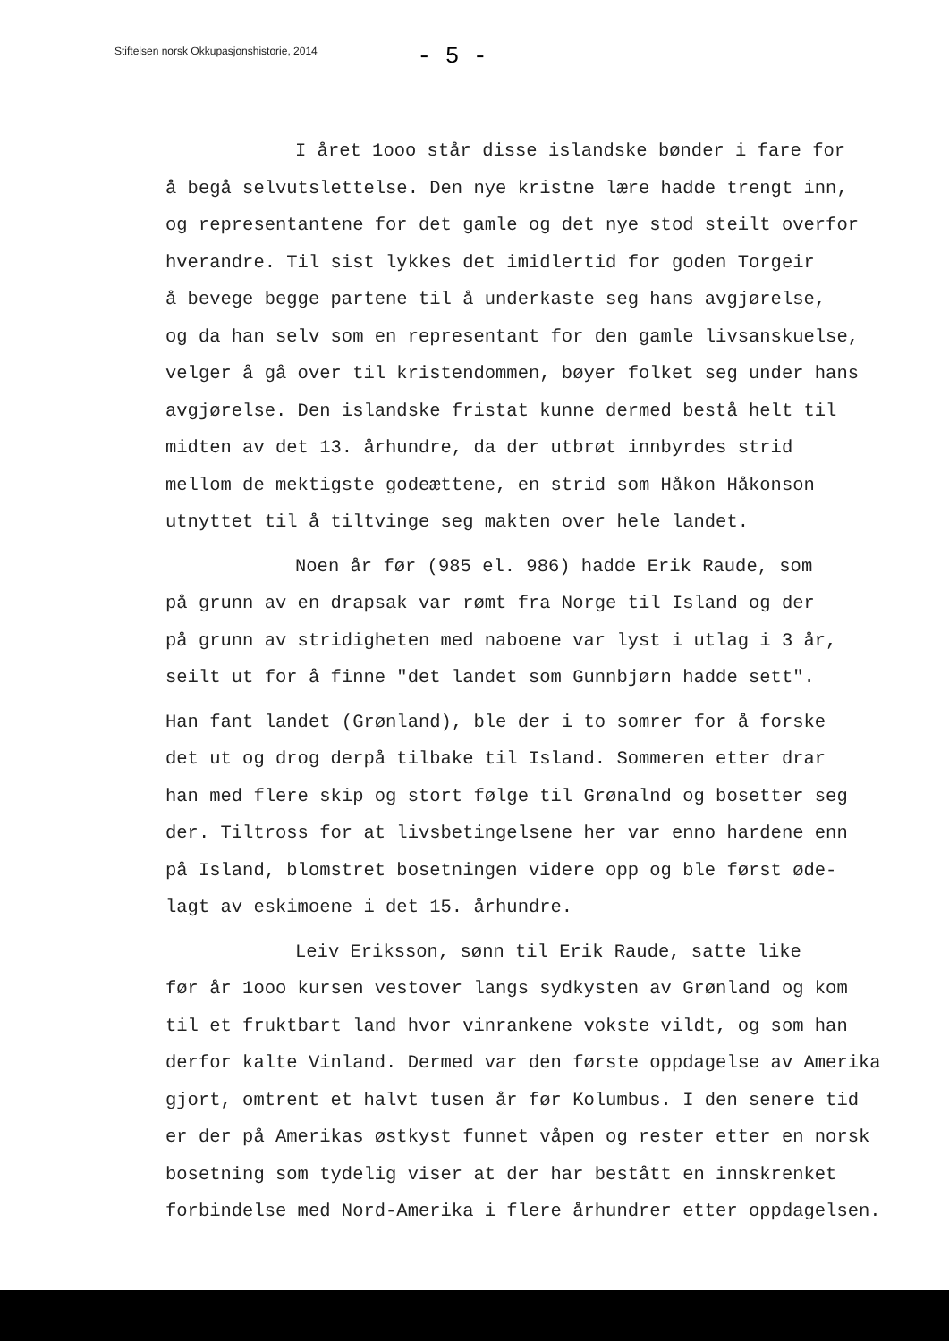Stiftelsen norsk Okkupasjonshistorie, 2014
- 5 -
I året 1ooo står disse islandske bønder i fare for
å begå selvutslettelse. Den nye kristne lære hadde trengt inn,
og representantene for det gamle og det nye stod steilt overfor
hverandre. Til sist lykkes det imidlertid for goden Torgeir
å bevege begge partene til å underkaste seg hans avgjørelse,
og da han selv som en representant for den gamle livsanskuelse,
velger å gå over til kristendommen, bøyer folket seg under hans
avgjørelse. Den islandske fristat kunne dermed bestå helt til
midten av det 13. århundre, da der utbrøt innbyrdes strid
mellom de mektigste godeættene, en strid som Håkon Håkonson
utnyttet til å tiltvinge seg makten over hele landet.
Noen år før (985 el. 986) hadde Erik Raude, som
på grunn av en drapsak var rømt fra Norge til Island og der
på grunn av stridigheten med naboene var lyst i utlag i 3 år,
seilt ut for å finne "det landet som Gunnbjørn hadde sett".
Han fant landet (Grønland), ble der i to somrer for å forske
det ut og drog derpå tilbake til Island. Sommeren etter drar
han med flere skip og stort følge til Grønalnd og bosetter seg
der. Tiltross for at livsbetingelsene her var enno hardene enn
på Island, blomstret bosetningen videre opp og ble først øde-
lagt av eskimoene i det 15. århundre.
Leiv Eriksson, sønn til Erik Raude, satte like
før år 1ooo kursen vestover langs sydkysten av Grønland og kom
til et fruktbart land hvor vinrankene vokste vildt, og som han
derfor kalte Vinland. Dermed var den første oppdagelse av Amerika
gjort, omtrent et halvt tusen år før Kolumbus. I den senere tid
er der på Amerikas østkyst funnet våpen og rester etter en norsk
bosetning som tydelig viser at der har bestått en innskrenket
forbindelse med Nord-Amerika i flere århundrer etter oppdagelsen.